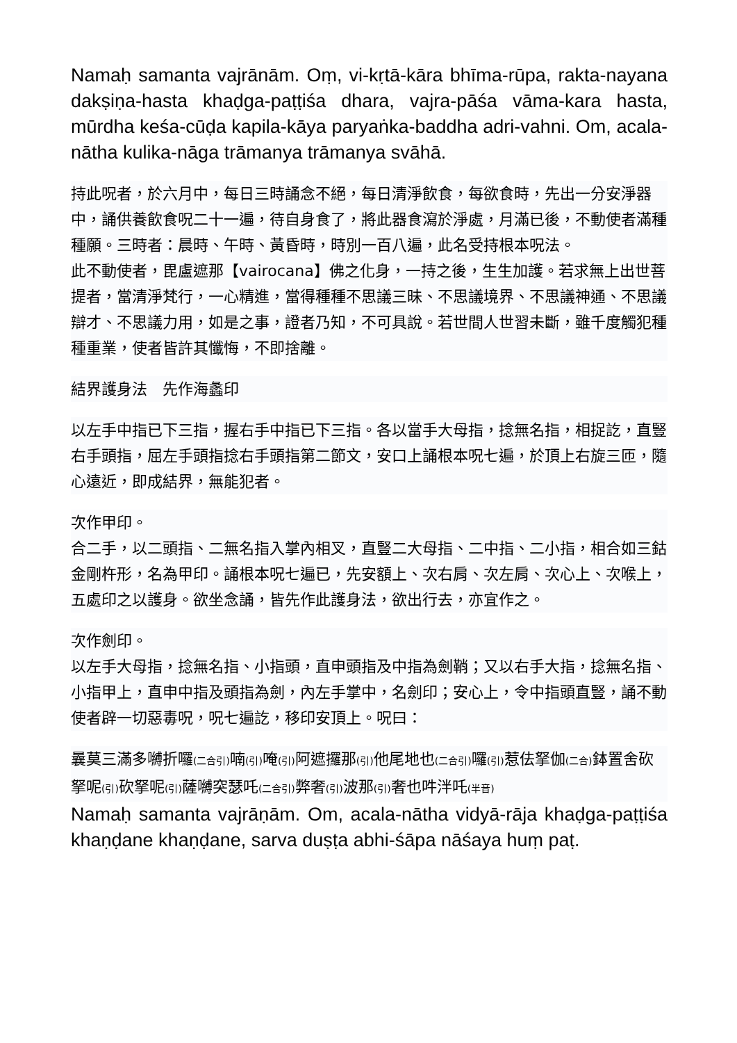Namaḥ samanta vajrānām. Oṃ, vi-kṛtā-kāra bhīma-rūpa, rakta-nayana dakṣiṇa-hasta khaḍga-paṭṭiśa dhara, vajra-pāśa vāma-kara hasta, mūrdha keśa-cūḍa kapila-kāya paryaṅka-baddha adri-vahni. Om, acala-nātha kulika-nāga trāmanya trāmanya svāhā.
持此呪者，於六月中，每日三時誦念不絕，每日清淨飲食，每欲食時，先出一分安淨器中，誦供養飲食呪二十一遍，待自身食了，將此器食瀉於淨處，月滿已後，不動使者滿種種願。三時者：晨時、午時、黃昏時，時別一百八遍，此名受持根本呪法。
此不動使者，毘盧遮那【vairocana】佛之化身，一持之後，生生加護。若求無上出世菩提者，當清淨梵行，一心精進，當得種種不思議三昧、不思議境界、不思議神通、不思議辯才、不思議力用，如是之事，證者乃知，不可具說。若世間人世習未斷，雖千度觸犯種種重業，使者皆許其懺悔，不即捨離。
結界護身法　先作海蠡印
以左手中指已下三指，握右手中指已下三指。各以當手大母指，捻無名指，相捉訖，直豎右手頭指，屈左手頭指捻右手頭指第二節文，安口上誦根本呪七遍，於頂上右旋三匝，隨心遠近，即成結界，無能犯者。
次作甲印。
合二手，以二頭指、二無名指入掌內相叉，直豎二大母指、二中指、二小指，相合如三鈷金剛杵形，名為甲印。誦根本呪七遍已，先安額上、次右肩、次左肩、次心上、次喉上，五處印之以護身。欲坐念誦，皆先作此護身法，欲出行去，亦宜作之。
次作劍印。
以左手大母指，捻無名指、小指頭，直申頭指及中指為劍鞘；又以右手大指，捻無名指、小指甲上，直申中指及頭指為劍，內左手掌中，名劍印；安心上，令中指頭直豎，誦不動使者辟一切惡毒呪，呪七遍訖，移印安頂上。呪曰：
曩莫三滿多嚩折囉(二合引) 喃(引) 唵(引) 阿遮攞那(引) 他尾地也(二合引) 囉(引) 惹佉拏伽(二合) 鉢置舍砍拏呢(引) 砍拏呢(引) 薩嚩突瑟吒(二合引) 弊奢(引) 波那(引) 奢也吽泮吒(半音)
Namaḥ samanta vajrāṇām. Om, acala-nātha vidyā-rāja khaḍga-paṭṭiśa khaṇḍane khaṇḍane, sarva duṣṭa abhi-śāpa nāśaya huṃ paṭ.